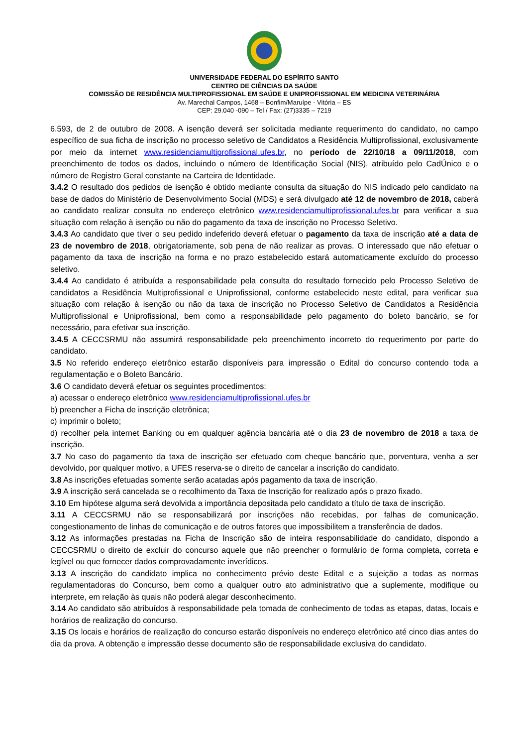UNIVERSIDADE FEDERAL DO ESPÍRITO SANTO
CENTRO DE CIÊNCIAS DA SAÚDE
COMISSÃO DE RESIDÊNCIA MULTIPROFISSIONAL EM SAÚDE E UNIPROFISSIONAL EM MEDICINA VETERINÁRIA
Av. Marechal Campos, 1468 – Bonfim/Maruípe - Vitória – ES
CEP: 29.040 -090 – Tel / Fax: (27)3335 – 7219
6.593, de 2 de outubro de 2008. A isenção deverá ser solicitada mediante requerimento do candidato, no campo específico de sua ficha de inscrição no processo seletivo de Candidatos a Residência Multiprofissional, exclusivamente por meio da internet www.residenciamultiprofissional.ufes.br, no período de 22/10/18 a 09/11/2018, com preenchimento de todos os dados, incluindo o número de Identificação Social (NIS), atribuído pelo CadÚnico e o número de Registro Geral constante na Carteira de Identidade.
3.4.2 O resultado dos pedidos de isenção é obtido mediante consulta da situação do NIS indicado pelo candidato na base de dados do Ministério de Desenvolvimento Social (MDS) e será divulgado até 12 de novembro de 2018, caberá ao candidato realizar consulta no endereço eletrônico www.residenciamultiprofissional.ufes.br para verificar a sua situação com relação à isenção ou não do pagamento da taxa de inscrição no Processo Seletivo.
3.4.3 Ao candidato que tiver o seu pedido indeferido deverá efetuar o pagamento da taxa de inscrição até a data de 23 de novembro de 2018, obrigatoriamente, sob pena de não realizar as provas. O interessado que não efetuar o pagamento da taxa de inscrição na forma e no prazo estabelecido estará automaticamente excluído do processo seletivo.
3.4.4 Ao candidato é atribuída a responsabilidade pela consulta do resultado fornecido pelo Processo Seletivo de candidatos a Residência Multiprofissional e Uniprofissional, conforme estabelecido neste edital, para verificar sua situação com relação à isenção ou não da taxa de inscrição no Processo Seletivo de Candidatos a Residência Multiprofissional e Uniprofissional, bem como a responsabilidade pelo pagamento do boleto bancário, se for necessário, para efetivar sua inscrição.
3.4.5 A CECCSRMU não assumirá responsabilidade pelo preenchimento incorreto do requerimento por parte do candidato.
3.5 No referido endereço eletrônico estarão disponíveis para impressão o Edital do concurso contendo toda a regulamentação e o Boleto Bancário.
3.6 O candidato deverá efetuar os seguintes procedimentos:
a) acessar o endereço eletrônico www.residenciamultiprofissional.ufes.br
b) preencher a Ficha de inscrição eletrônica;
c) imprimir o boleto;
d) recolher pela internet Banking ou em qualquer agência bancária até o dia 23 de novembro de 2018 a taxa de inscrição.
3.7 No caso do pagamento da taxa de inscrição ser efetuado com cheque bancário que, porventura, venha a ser devolvido, por qualquer motivo, a UFES reserva-se o direito de cancelar a inscrição do candidato.
3.8 As inscrições efetuadas somente serão acatadas após pagamento da taxa de inscrição.
3.9 A inscrição será cancelada se o recolhimento da Taxa de Inscrição for realizado após o prazo fixado.
3.10 Em hipótese alguma será devolvida a importância depositada pelo candidato a título de taxa de inscrição.
3.11 A CECCSRMU não se responsabilizará por inscrições não recebidas, por falhas de comunicação, congestionamento de linhas de comunicação e de outros fatores que impossibilitem a transferência de dados.
3.12 As informações prestadas na Ficha de Inscrição são de inteira responsabilidade do candidato, dispondo a CECCSRMU o direito de excluir do concurso aquele que não preencher o formulário de forma completa, correta e legível ou que fornecer dados comprovadamente inverídicos.
3.13 A inscrição do candidato implica no conhecimento prévio deste Edital e a sujeição a todas as normas regulamentadoras do Concurso, bem como a qualquer outro ato administrativo que a suplemente, modifique ou interprete, em relação às quais não poderá alegar desconhecimento.
3.14 Ao candidato são atribuídos à responsabilidade pela tomada de conhecimento de todas as etapas, datas, locais e horários de realização do concurso.
3.15 Os locais e horários de realização do concurso estarão disponíveis no endereço eletrônico até cinco dias antes do dia da prova. A obtenção e impressão desse documento são de responsabilidade exclusiva do candidato.